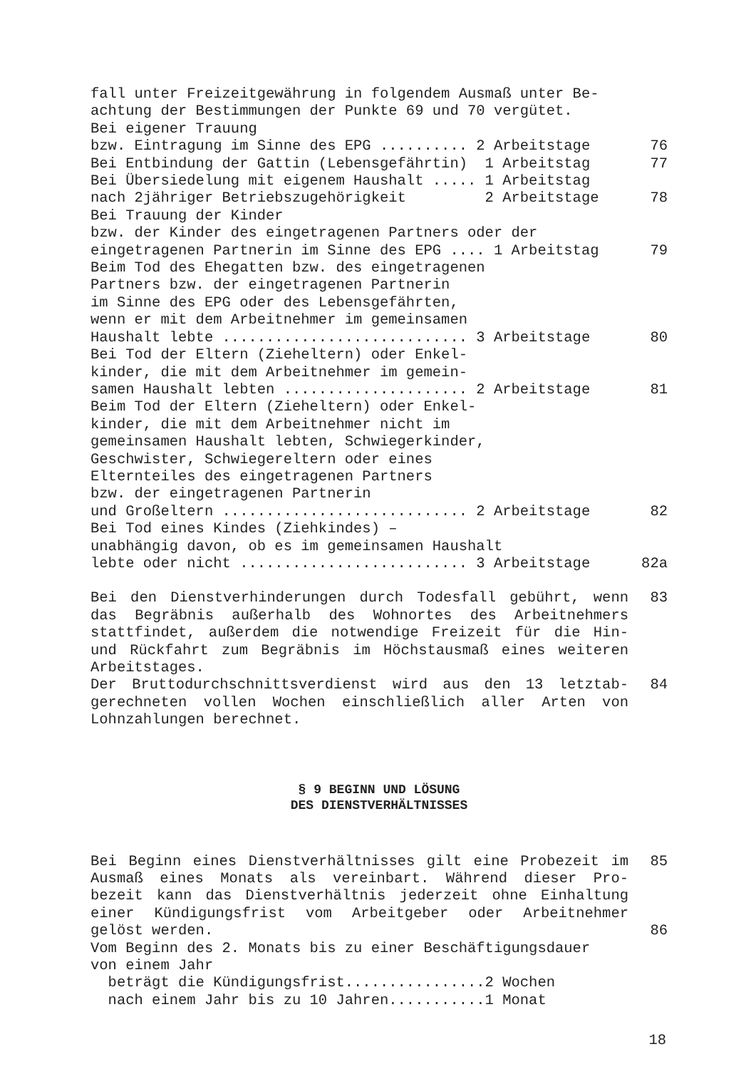fall unter Freizeitgewährung in folgendem Ausmaß unter Be-
achtung der Bestimmungen der Punkte 69 und 70 vergütet.
Bei eigener Trauung
bzw. Eintragung im Sinne des EPG .......... 2 Arbeitstage
76
Bei Entbindung der Gattin (Lebensgefährtin) 1 Arbeitstag
77
Bei Übersiedelung mit eigenem Haushalt ..... 1 Arbeitstag
nach 2jähriger Betriebszugehörigkeit 2 Arbeitstage
78
Bei Trauung der Kinder
bzw. der Kinder des eingetragenen Partners oder der
eingetragenen Partnerin im Sinne des EPG .... 1 Arbeitstag
79
Beim Tod des Ehegatten bzw. des eingetragenen Partners bzw. der eingetragenen Partnerin im Sinne des EPG oder des Lebensgefährten, wenn er mit dem Arbeitnehmer im gemeinsamen
Haushalt lebte ............................ 3 Arbeitstage
80
Bei Tod der Eltern (Zieheltern) oder Enkel- kinder, die mit dem Arbeitnehmer im gemein-
samen Haushalt lebten ..................... 2 Arbeitstage
81
Beim Tod der Eltern (Zieheltern) oder Enkel- kinder, die mit dem Arbeitnehmer nicht im gemeinsamen Haushalt lebten, Schwiegerkinder, Geschwister, Schwiegereltern oder eines Elternteiles des eingetragenen Partners bzw. der eingetragenen Partnerin
und Großeltern ............................ 2 Arbeitstage
82
Bei Tod eines Kindes (Ziehkindes) – unabhängig davon, ob es im gemeinsamen Haushalt
lebte oder nicht .......................... 3 Arbeitstage
82a
Bei den Dienstverhinderungen durch Todesfall gebührt, wenn das Begräbnis außerhalb des Wohnortes des Arbeitnehmers stattfindet, außerdem die notwendige Freizeit für die Hin- und Rückfahrt zum Begräbnis im Höchstausmaß eines weiteren Arbeitstages.
83
Der Bruttodurchschnittsverdienst wird aus den 13 letztab- gerechneten vollen Wochen einschließlich aller Arten von Lohnzahlungen berechnet.
84
§ 9 BEGINN UND LÖSUNG
DES DIENSTVERHÄLTNISSES
Bei Beginn eines Dienstverhältnisses gilt eine Probezeit im Ausmaß eines Monats als vereinbart. Während dieser Pro- bezeit kann das Dienstverhältnis jederzeit ohne Einhaltung einer Kündigungsfrist vom Arbeitgeber oder Arbeitnehmer gelöst werden.
85
86
Vom Beginn des 2. Monats bis zu einer Beschäftigungsdauer von einem Jahr beträgt die Kündigungsfrist................2 Wochen nach einem Jahr bis zu 10 Jahren...........1 Monat
18